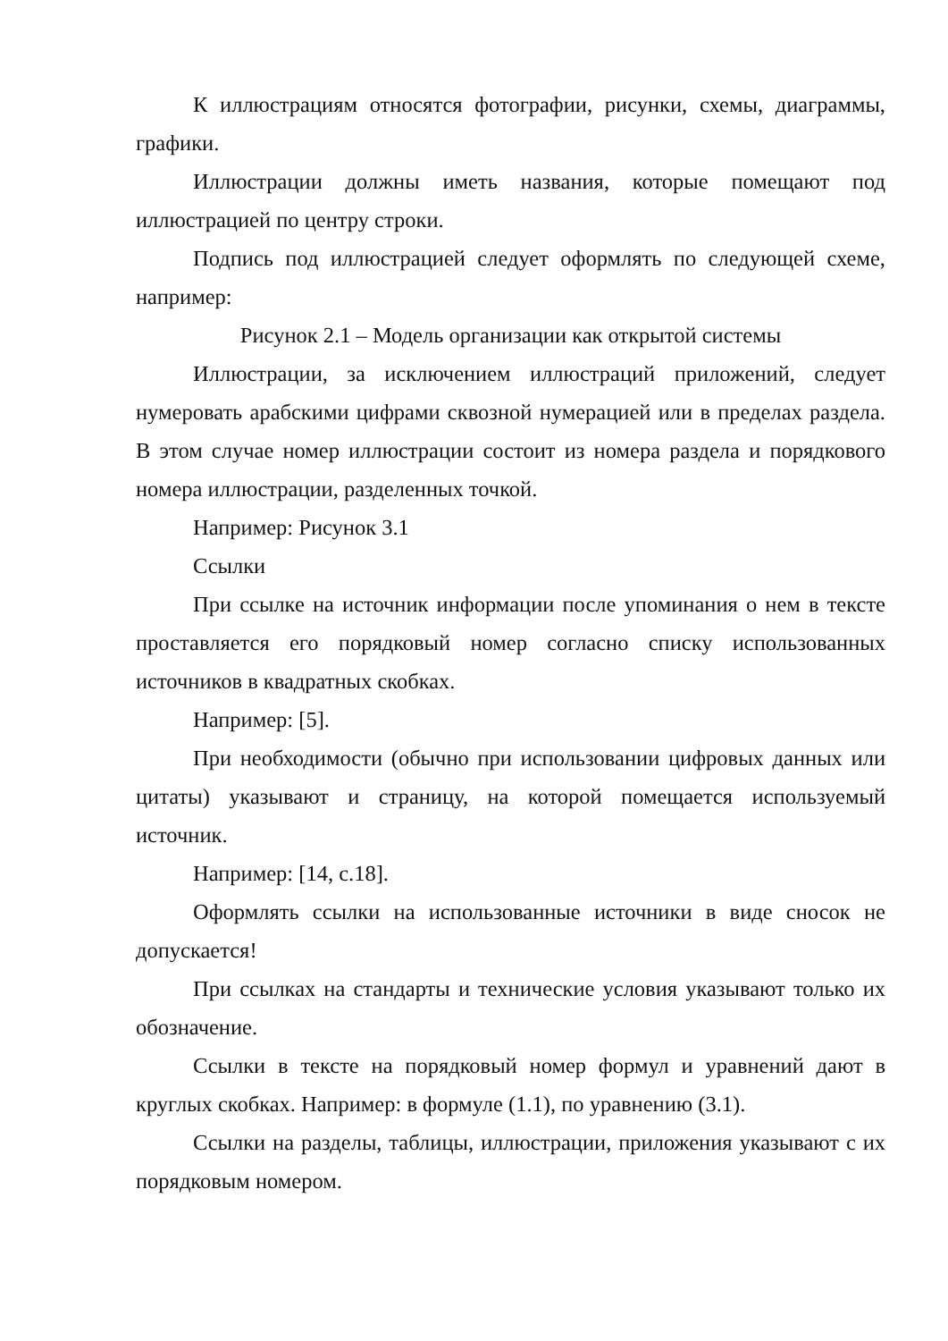К иллюстрациям относятся фотографии, рисунки, схемы, диаграммы, графики.
Иллюстрации должны иметь названия, которые помещают под иллюстрацией по центру строки.
Подпись под иллюстрацией следует оформлять по следующей схеме, например:
Рисунок 2.1 – Модель организации как открытой системы
Иллюстрации, за исключением иллюстраций приложений, следует нумеровать арабскими цифрами сквозной нумерацией или в пределах раздела. В этом случае номер иллюстрации состоит из номера раздела и порядкового номера иллюстрации, разделенных точкой.
Например: Рисунок 3.1
Ссылки
При ссылке на источник информации после упоминания о нем в тексте проставляется его порядковый номер согласно списку использованных источников в квадратных скобках.
Например: [5].
При необходимости (обычно при использовании цифровых данных или цитаты) указывают и страницу, на которой помещается используемый источник.
Например: [14, с.18].
Оформлять ссылки на использованные источники в виде сносок не допускается!
При ссылках на стандарты и технические условия указывают только их обозначение.
Ссылки в тексте на порядковый номер формул и уравнений дают в круглых скобках. Например: в формуле (1.1), по уравнению (3.1).
Ссылки на разделы, таблицы, иллюстрации, приложения указывают с их порядковым номером.